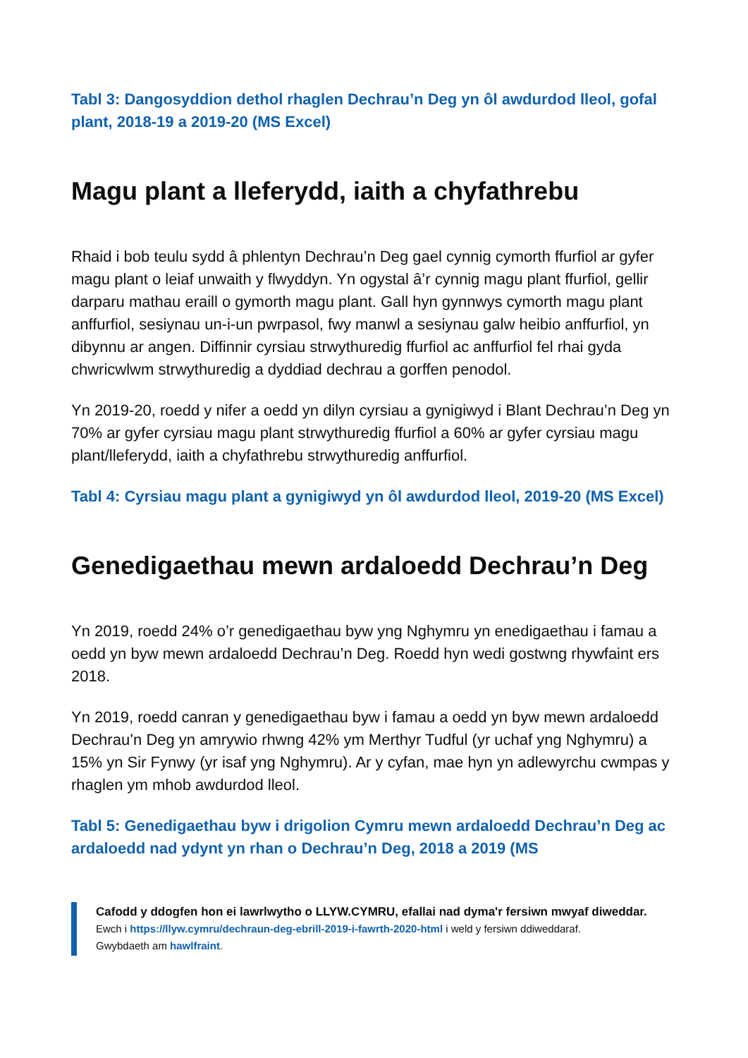Tabl 3: Dangosyddion dethol rhaglen Dechrau’n Deg yn ôl awdurdod lleol, gofal plant, 2018-19 a 2019-20 (MS Excel)
Magu plant a lleferydd, iaith a chyfathrebu
Rhaid i bob teulu sydd â phlentyn Dechrau’n Deg gael cynnig cymorth ffurfiol ar gyfer magu plant o leiaf unwaith y flwyddyn. Yn ogystal â’r cynnig magu plant ffurfiol, gellir darparu mathau eraill o gymorth magu plant. Gall hyn gynnwys cymorth magu plant anffurfiol, sesiynau un-i-un pwrpasol, fwy manwl a sesiynau galw heibio anffurfiol, yn dibynnu ar angen. Diffinnir cyrsiau strwythuredig ffurfiol ac anffurfiol fel rhai gyda chwricwlwm strwythuredig a dyddiad dechrau a gorffen penodol.
Yn 2019-20, roedd y nifer a oedd yn dilyn cyrsiau a gynigiwyd i Blant Dechrau’n Deg yn 70% ar gyfer cyrsiau magu plant strwythuredig ffurfiol a 60% ar gyfer cyrsiau magu plant/lleferydd, iaith a chyfathrebu strwythuredig anffurfiol.
Tabl 4: Cyrsiau magu plant a gynigiwyd yn ôl awdurdod lleol, 2019-20 (MS Excel)
Genedigaethau mewn ardaloedd Dechrau’n Deg
Yn 2019, roedd 24% o’r genedigaethau byw yng Nghymru yn enedigaethau i famau a oedd yn byw mewn ardaloedd Dechrau’n Deg. Roedd hyn wedi gostwng rhywfaint ers 2018.
Yn 2019, roedd canran y genedigaethau byw i famau a oedd yn byw mewn ardaloedd Dechrau’n Deg yn amrywio rhwng 42% ym Merthyr Tudful (yr uchaf yng Nghymru) a 15% yn Sir Fynwy (yr isaf yng Nghymru). Ar y cyfan, mae hyn yn adlewyrchu cwmpas y rhaglen ym mhob awdurdod lleol.
Tabl 5: Genedigaethau byw i drigolion Cymru mewn ardaloedd Dechrau’n Deg ac ardaloedd nad ydynt yn rhan o Dechrau’n Deg, 2018 a 2019 (MS
Cafodd y ddogfen hon ei lawrlwytho o LLYW.CYMRU, efallai nad dyma'r fersiwn mwyaf diweddar.
Ewch i https://llyw.cymru/dechraun-deg-ebrill-2019-i-fawrth-2020-html i weld y fersiwn ddiweddaraf.
Gwybdaeth am hawlfraint.